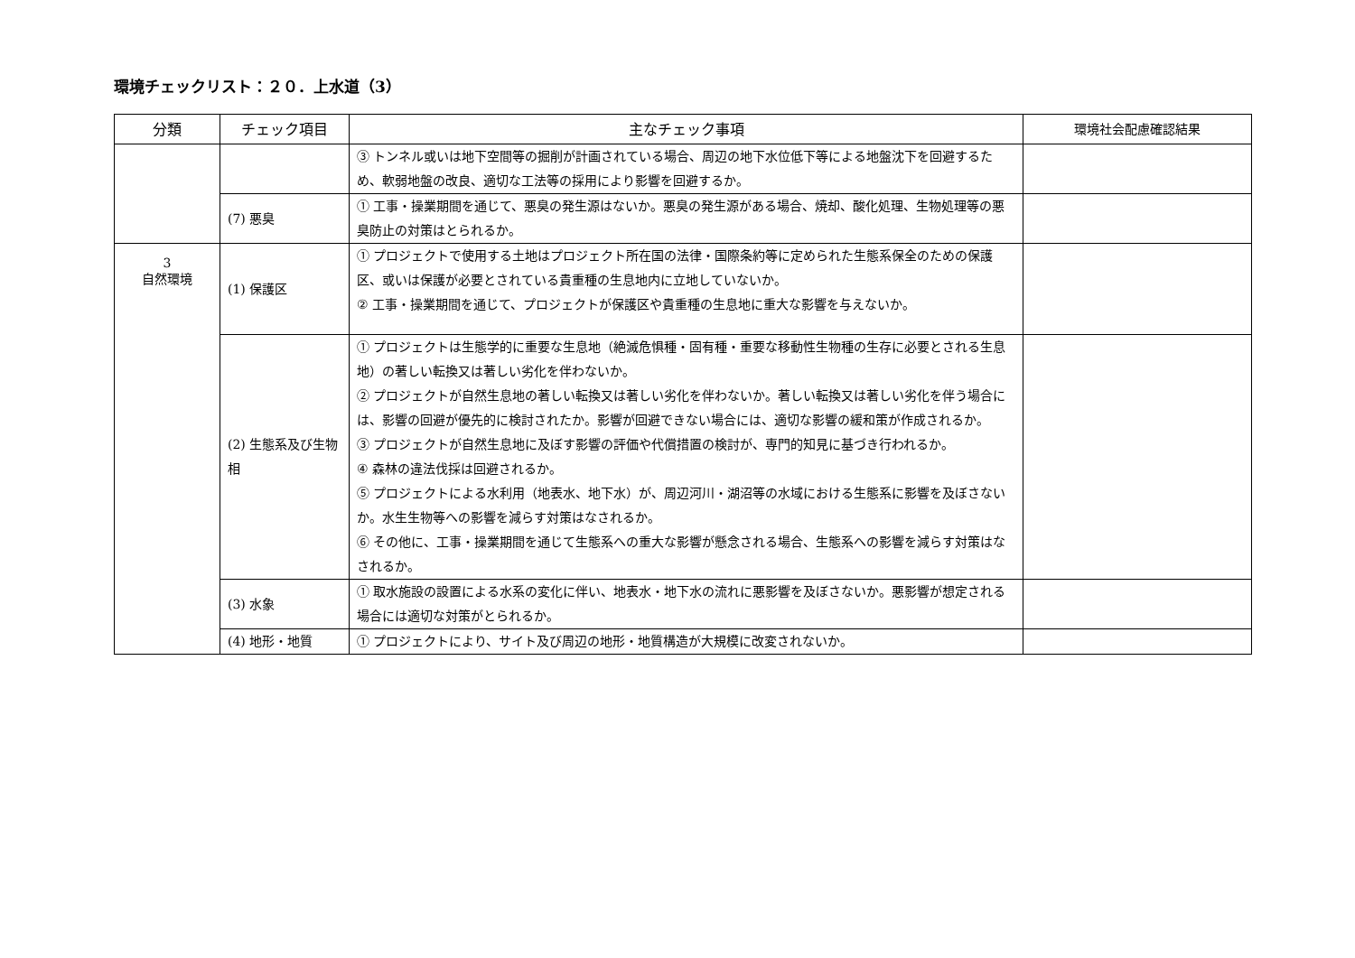環境チェックリスト：２０．上水道（3）
| 分類 | チェック項目 | 主なチェック事項 | 環境社会配慮確認結果 |
| --- | --- | --- | --- |
| | | ③ トンネル或いは地下空間等の掘削が計画されている場合、周辺の地下水位低下等による地盤沈下を回避するため、軟弱地盤の改良、適切な工法等の採用により影響を回避するか。 | |
| | (7) 悪臭 | ① 工事・操業期間を通じて、悪臭の発生源はないか。悪臭の発生源がある場合、焼却、酸化処理、生物処理等の悪臭防止の対策はとられるか。 | |
| 3 自然環境 | (1) 保護区 | ① プロジェクトで使用する土地はプロジェクト所在国の法律・国際条約等に定められた生態系保全のための保護区、或いは保護が必要とされている貴重種の生息地内に立地していないか。 ② 工事・操業期間を通じて、プロジェクトが保護区や貴重種の生息地に重大な影響を与えないか。 | |
| | (2) 生態系及び生物相 | ① プロジェクトは生態学的に重要な生息地（絶滅危惧種・固有種・重要な移動性生物種の生存に必要とされる生息地）の著しい転換又は著しい劣化を伴わないか。 ② プロジェクトが自然生息地の著しい転換又は著しい劣化を伴わないか。著しい転換又は著しい劣化を伴う場合には、影響の回避が優先的に検討されたか。影響が回避できない場合には、適切な影響の緩和策が作成されるか。 ③ プロジェクトが自然生息地に及ぼす影響の評価や代償措置の検討が、専門的知見に基づき行われるか。 ④ 森林の違法伐採は回避されるか。 ⑤ プロジェクトによる水利用（地表水、地下水）が、周辺河川・湖沼等の水域における生態系に影響を及ぼさないか。水生生物等への影響を減らす対策はなされるか。 ⑥ その他に、工事・操業期間を通じて生態系への重大な影響が懸念される場合、生態系への影響を減らす対策はなされるか。 | |
| | (3) 水象 | ① 取水施設の設置による水系の変化に伴い、地表水・地下水の流れに悪影響を及ぼさないか。悪影響が想定される場合には適切な対策がとられるか。 | |
| | (4) 地形・地質 | ① プロジェクトにより、サイト及び周辺の地形・地質構造が大規模に改変されないか。 | |